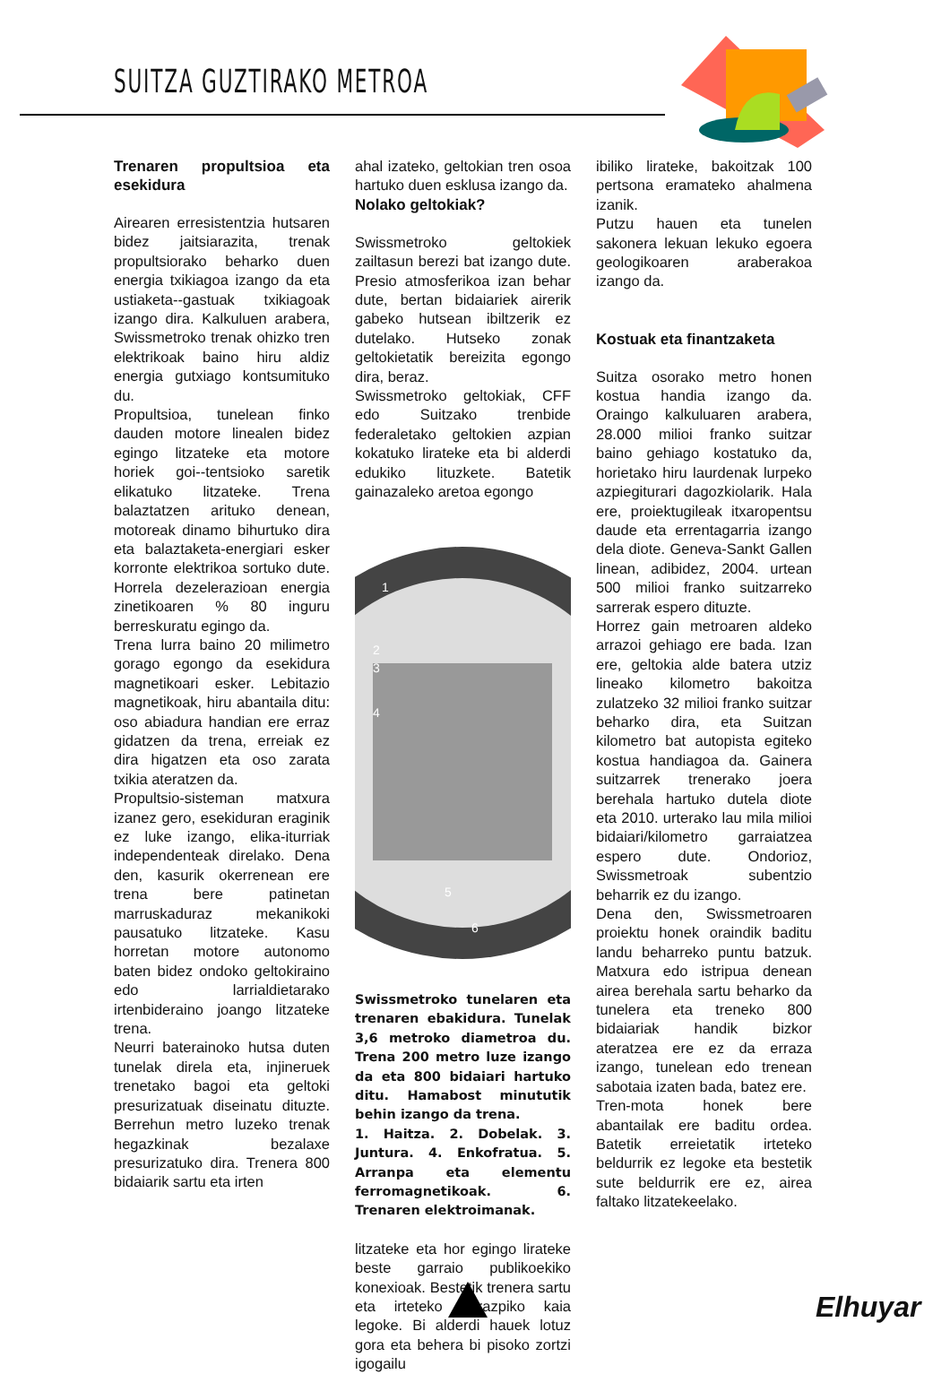SUITZA GUZTIRAKO METROA
Trenaren propultsioa eta esekidura
Airearen erresistentzia hutsaren bidez jaitsiarazita, trenak propultsiorako beharko duen energia txikiagoa izango da eta ustiaketa--gastuak txikiagoak izango dira. Kalkuluen arabera, Swissmetroko trenak ohizko tren elektrikoak baino hiru aldiz energia gutxiago kontsumituko du.
Propultsioa, tunelean finko dauden motore linealen bidez egingo litzateke eta motore horiek goi--tentsioko saretik elikatuko litzateke. Trena balaztatzen arituko denean, motoreak dinamo bihurtuko dira eta balaztaketa-energiari esker korronte elektrikoa sortuko dute. Horrela dezelerazioan energia zinetikoaren % 80 inguru berreskuratu egingo da.
Trena lurra baino 20 milimetro gorago egongo da esekidura magnetikoari esker. Lebitazio magnetikoak, hiru abantaila ditu: oso abiadura handian ere erraz gidatzen da trena, erreiak ez dira higatzen eta oso zarata txikia ateratzen da.
Propultsio-sisteman matxura izanez gero, esekiduran eraginik ez luke izango, elika-iturriak independenteak direlako. Dena den, kasurik okerrenean ere trena bere patinetan marruskaduraz mekanikoki pausatuko litzateke. Kasu horretan motore autonomo baten bidez ondoko geltokiraino edo larrialdietarako irtenbideraino joango litzateke trena.
Neurri baterainoko hutsa duten tunelak direla eta, injineruek trenetako bagoi eta geltoki presurizatuak diseinatu dituzte. Berrehun metro luzeko trenak hegazkinak bezalaxe presurizatuko dira. Trenera 800 bidaiarik sartu eta irten
ahal izateko, geltokian tren osoa hartuko duen esklusa izango da.
Nolako geltokiak?
Swissmetroko geltokiek zailtasun berezi bat izango dute. Presio atmosferikoa izan behar dute, bertan bidaiariek airerik gabeko hutsean ibiltzerik ez dutelako. Hutseko zonak geltokietatik bereizita egongo dira, beraz.
Swissmetroko geltokiak, CFF edo Suitzako trenbide federaletako geltokien azpian kokatuko lirateke eta bi alderdi edukiko lituzkete. Batetik gainazaleko aretoa egongo
1
2
3
4
5
6
Swissmetroko tunelaren eta trenaren ebakidura. Tunelak 3,6 metroko diametroa du. Trena 200 metro luze izango da eta 800 bidaiari hartuko ditu. Hamabost minututik behin izango da trena.
1. Haitza. 2. Dobelak. 3. Juntura. 4. Enkofratua. 5. Arranpa eta elementu ferromagnetikoak. 6. Trenaren elektroimanak.
litzateke eta hor egingo lirateke beste garraio publikoekiko konexioak. Bestetik trenera sartu eta irteteko lurrazpiko kaia legoke. Bi alderdi hauek lotuz gora eta behera bi pisoko zortzi igogailu
ibiliko lirateke, bakoitzak 100 pertsona eramateko ahalmena izanik.
Putzu hauen eta tunelen sakonera lekuan lekuko egoera geologikoaren araberakoa izango da.
Kostuak eta finantzaketa
Suitza osorako metro honen kostua handia izango da. Oraingo kalkuluaren arabera, 28.000 milioi franko suitzar baino gehiago kostatuko da, horietako hiru laurdenak lurpeko azpiegiturari dagozkiolarik. Hala ere, proiektugileak itxaropentsu daude eta errentagarria izango dela diote. Geneva-Sankt Gallen linean, adibidez, 2004. urtean 500 milioi franko suitzarreko sarrerak espero dituzte.
Horrez gain metroaren aldeko arrazoi gehiago ere bada. Izan ere, geltokia alde batera utziz lineako kilometro bakoitza zulatzeko 32 milioi franko suitzar beharko dira, eta Suitzan kilometro bat autopista egiteko kostua handiagoa da. Gainera suitzarrek trenerako joera berehala hartuko dutela diote eta 2010. urterako lau mila milioi bidaiari/kilometro garraiatzea espero dute. Ondorioz, Swissmetroak subentzio beharrik ez du izango.
Dena den, Swissmetroaren proiektu honek oraindik baditu landu beharreko puntu batzuk. Matxura edo istripua denean airea berehala sartu beharko da tunelera eta treneko 800 bidaiariak handik bizkor ateratzea ere ez da erraza izango, tunelean edo trenean sabotaia izaten bada, batez ere.
Tren-mota honek bere abantailak ere baditu ordea. Batetik erreietatik irteteko beldurrik ez legoke eta bestetik sute beldurrik ere ez, airea faltako litzatekeelako.
Elhuyar